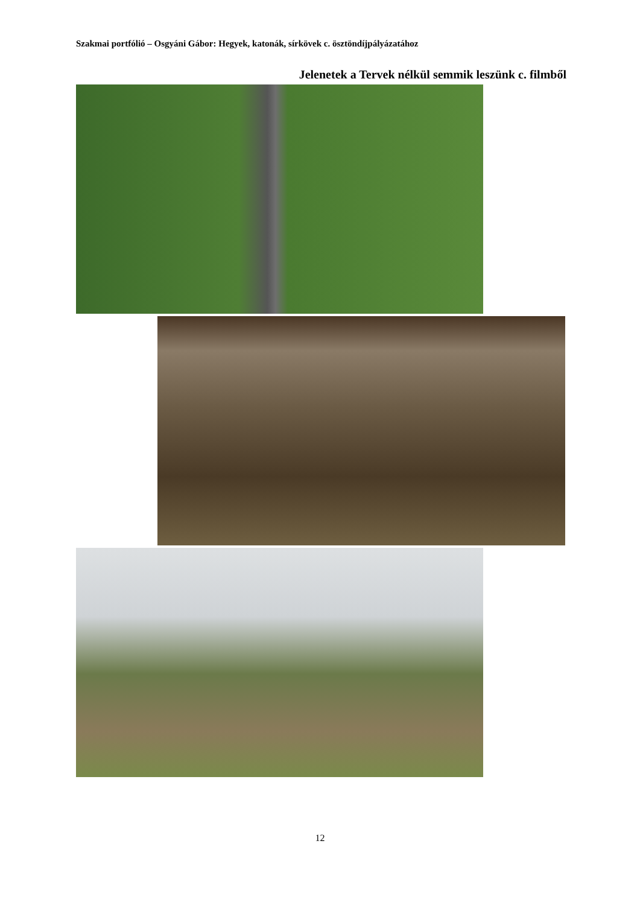Szakmai portfólió – Osgyáni Gábor: Hegyek, katonák, sírkövek c. ösztöndíjpályázatához
Jelenetek a Tervek nélkül semmik leszünk c. filmből
12